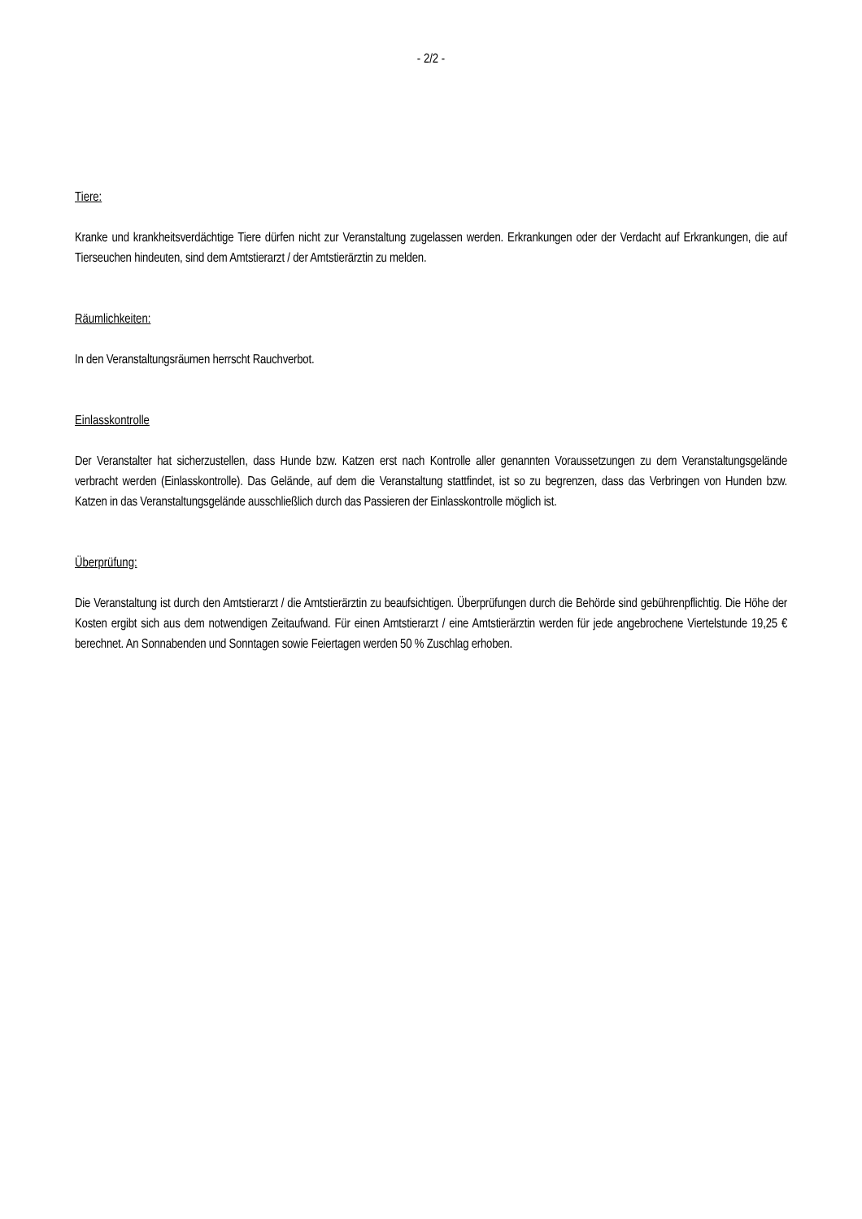- 2/2 -
Tiere:
Kranke und krankheitsverdächtige Tiere dürfen nicht zur Veranstaltung zugelassen werden. Erkrankungen oder der Verdacht auf Erkrankungen, die auf Tierseuchen hindeuten, sind dem Amtstierarzt / der Amtstierärztin zu melden.
Räumlichkeiten:
In den Veranstaltungsräumen herrscht Rauchverbot.
Einlasskontrolle
Der Veranstalter hat sicherzustellen, dass Hunde bzw. Katzen erst nach Kontrolle aller genannten Voraussetzungen zu dem Veranstaltungsgelände verbracht werden (Einlasskontrolle). Das Gelände, auf dem die Veranstaltung stattfindet, ist so zu begrenzen, dass das Verbringen von Hunden bzw. Katzen in das Veranstaltungsgelände ausschließlich durch das Passieren der Einlasskontrolle möglich ist.
Überprüfung:
Die Veranstaltung ist durch den Amtstierarzt / die Amtstierärztin zu beaufsichtigen. Überprüfungen durch die Behörde sind gebührenpflichtig. Die Höhe der Kosten ergibt sich aus dem notwendigen Zeitaufwand. Für einen Amtstierarzt / eine Amtstierärztin werden für jede angebrochene Viertelstunde 19,25 € berechnet. An Sonnabenden und Sonntagen sowie Feiertagen werden 50 % Zuschlag erhoben.